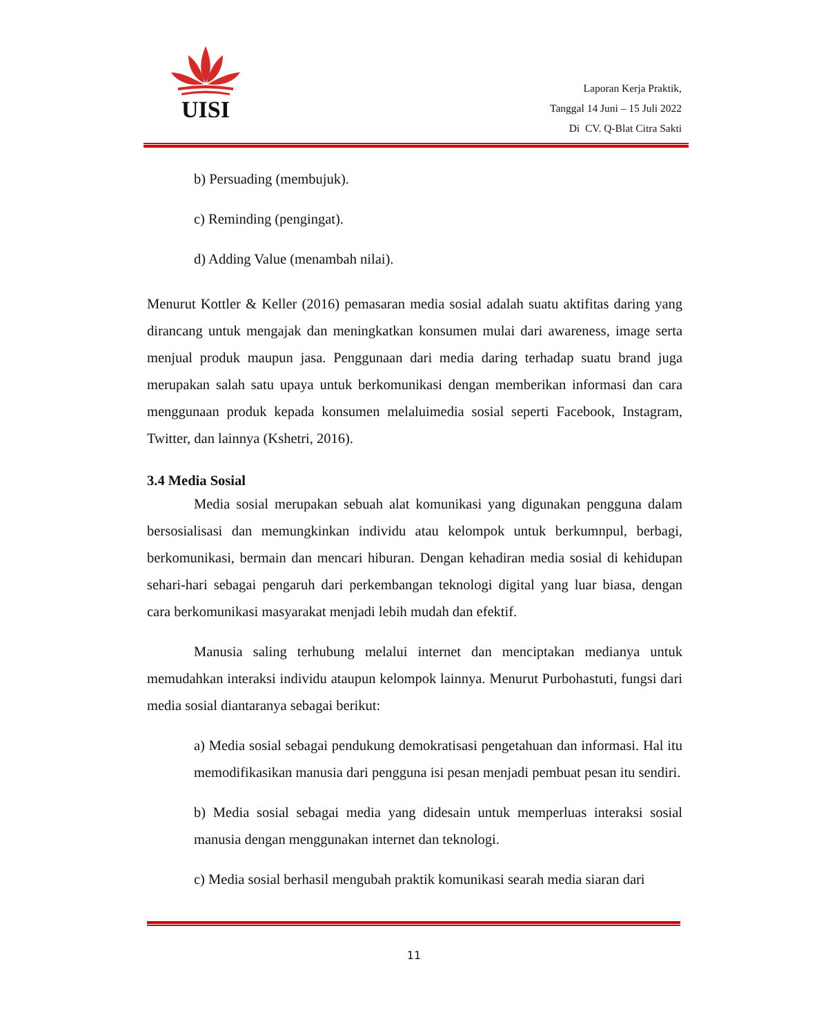UISI
Laporan Kerja Praktik,
Tanggal 14 Juni – 15 Juli 2022
Di CV. Q-Blat Citra Sakti
b) Persuading (membujuk).
c) Reminding (pengingat).
d) Adding Value (menambah nilai).
Menurut Kottler & Keller (2016) pemasaran media sosial adalah suatu aktifitas daring yang dirancang untuk mengajak dan meningkatkan konsumen mulai dari awareness, image serta menjual produk maupun jasa. Penggunaan dari media daring terhadap suatu brand juga merupakan salah satu upaya untuk berkomunikasi dengan memberikan informasi dan cara menggunaan produk kepada konsumen melaluimedia sosial seperti Facebook, Instagram, Twitter, dan lainnya (Kshetri, 2016).
3.4 Media Sosial
Media sosial merupakan sebuah alat komunikasi yang digunakan pengguna dalam bersosialisasi dan memungkinkan individu atau kelompok untuk berkumnpul, berbagi, berkomunikasi, bermain dan mencari hiburan. Dengan kehadiran media sosial di kehidupan sehari-hari sebagai pengaruh dari perkembangan teknologi digital yang luar biasa, dengan cara berkomunikasi masyarakat menjadi lebih mudah dan efektif.
Manusia saling terhubung melalui internet dan menciptakan medianya untuk memudahkan interaksi individu ataupun kelompok lainnya. Menurut Purbohastuti, fungsi dari media sosial diantaranya sebagai berikut:
a) Media sosial sebagai pendukung demokratisasi pengetahuan dan informasi. Hal itu memodifikasikan manusia dari pengguna isi pesan menjadi pembuat pesan itu sendiri.
b) Media sosial sebagai media yang didesain untuk memperluas interaksi sosial manusia dengan menggunakan internet dan teknologi.
c) Media sosial berhasil mengubah praktik komunikasi searah media siaran dari
11